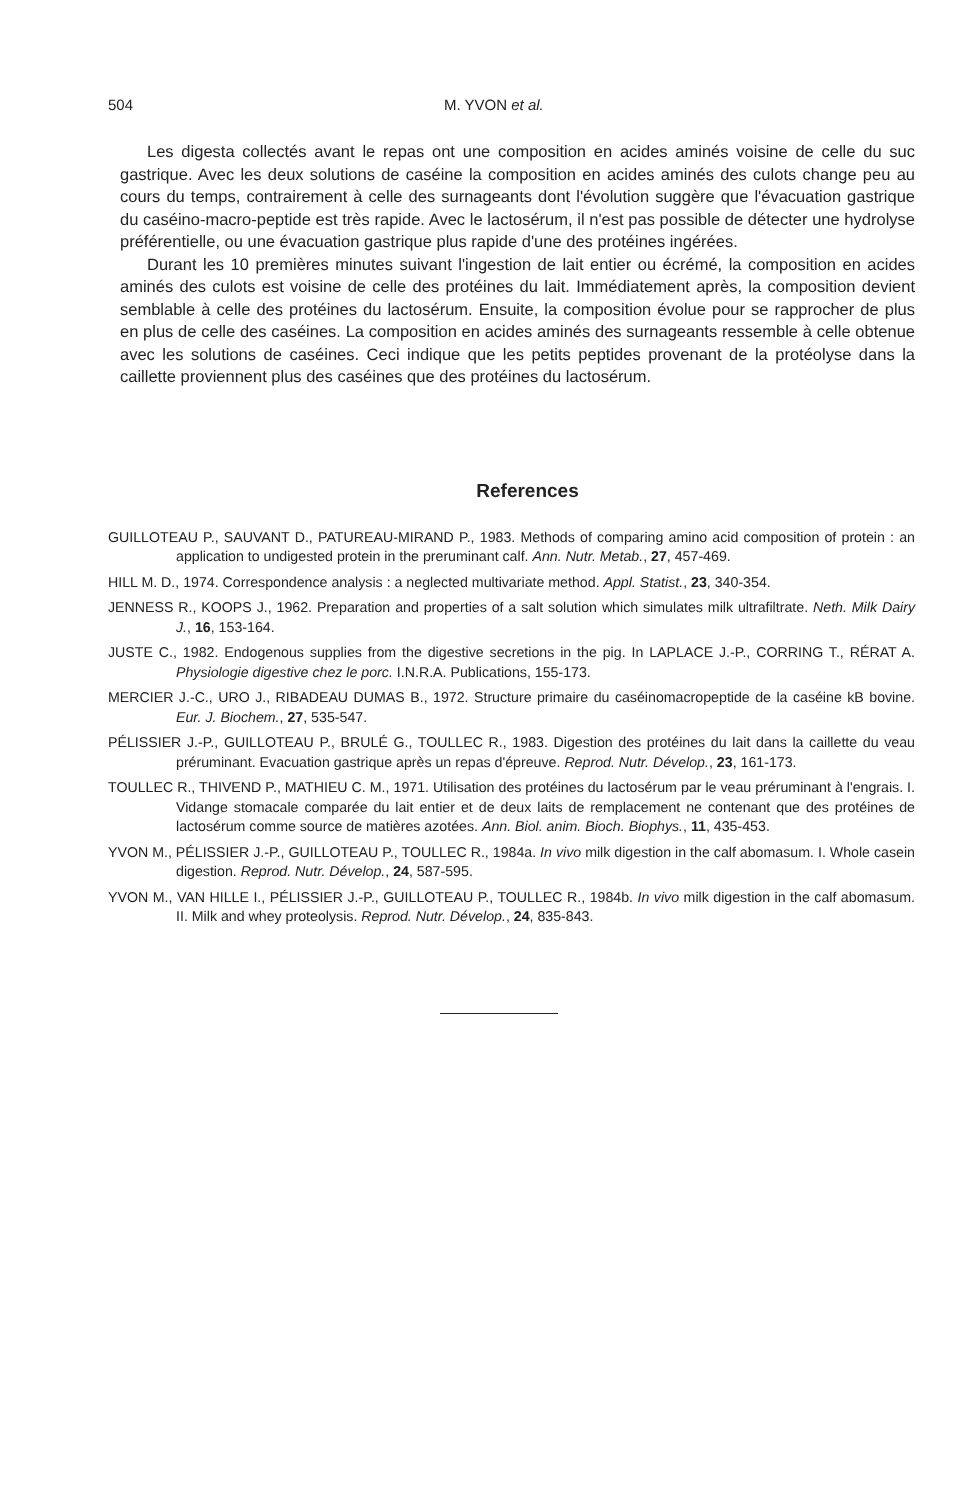504 M. YVON et al.
Les digesta collectés avant le repas ont une composition en acides aminés voisine de celle du suc gastrique. Avec les deux solutions de caséine la composition en acides aminés des culots change peu au cours du temps, contrairement à celle des surnageants dont l'évolution suggère que l'évacuation gastrique du caséino-macro-peptide est très rapide. Avec le lactosérum, il n'est pas possible de détecter une hydrolyse préférentielle, ou une évacuation gastrique plus rapide d'une des protéines ingérées.
Durant les 10 premières minutes suivant l'ingestion de lait entier ou écrémé, la composition en acides aminés des culots est voisine de celle des protéines du lait. Immédiatement après, la composition devient semblable à celle des protéines du lactosérum. Ensuite, la composition évolue pour se rapprocher de plus en plus de celle des caséines. La composition en acides aminés des surnageants ressemble à celle obtenue avec les solutions de caséines. Ceci indique que les petits peptides provenant de la protéolyse dans la caillette proviennent plus des caséines que des protéines du lactosérum.
References
GUILLOTEAU P., SAUVANT D., PATUREAU-MIRAND P., 1983. Methods of comparing amino acid composition of protein : an application to undigested protein in the preruminant calf. Ann. Nutr. Metab., 27, 457-469.
HILL M. D., 1974. Correspondence analysis : a neglected multivariate method. Appl. Statist., 23, 340-354.
JENNESS R., KOOPS J., 1962. Preparation and properties of a salt solution which simulates milk ultrafiltrate. Neth. Milk Dairy J., 16, 153-164.
JUSTE C., 1982. Endogenous supplies from the digestive secretions in the pig. In LAPLACE J.-P., CORRING T., RÉRAT A. Physiologie digestive chez le porc. I.N.R.A. Publications, 155-173.
MERCIER J.-C., URO J., RIBADEAU DUMAS B., 1972. Structure primaire du caséinomacropeptide de la caséine kB bovine. Eur. J. Biochem., 27, 535-547.
PÉLISSIER J.-P., GUILLOTEAU P., BRULÉ G., TOULLEC R., 1983. Digestion des protéines du lait dans la caillette du veau préruminant. Evacuation gastrique après un repas d'épreuve. Reprod. Nutr. Dévelop., 23, 161-173.
TOULLEC R., THIVEND P., MATHIEU C. M., 1971. Utilisation des protéines du lactosérum par le veau préruminant à l'engrais. I. Vidange stomacale comparée du lait entier et de deux laits de remplacement ne contenant que des protéines de lactosérum comme source de matières azotées. Ann. Biol. anim. Bioch. Biophys., 11, 435-453.
YVON M., PÉLISSIER J.-P., GUILLOTEAU P., TOULLEC R., 1984a. In vivo milk digestion in the calf abomasum. I. Whole casein digestion. Reprod. Nutr. Dévelop., 24, 587-595.
YVON M., VAN HILLE I., PÉLISSIER J.-P., GUILLOTEAU P., TOULLEC R., 1984b. In vivo milk digestion in the calf abomasum. II. Milk and whey proteolysis. Reprod. Nutr. Dévelop., 24, 835-843.